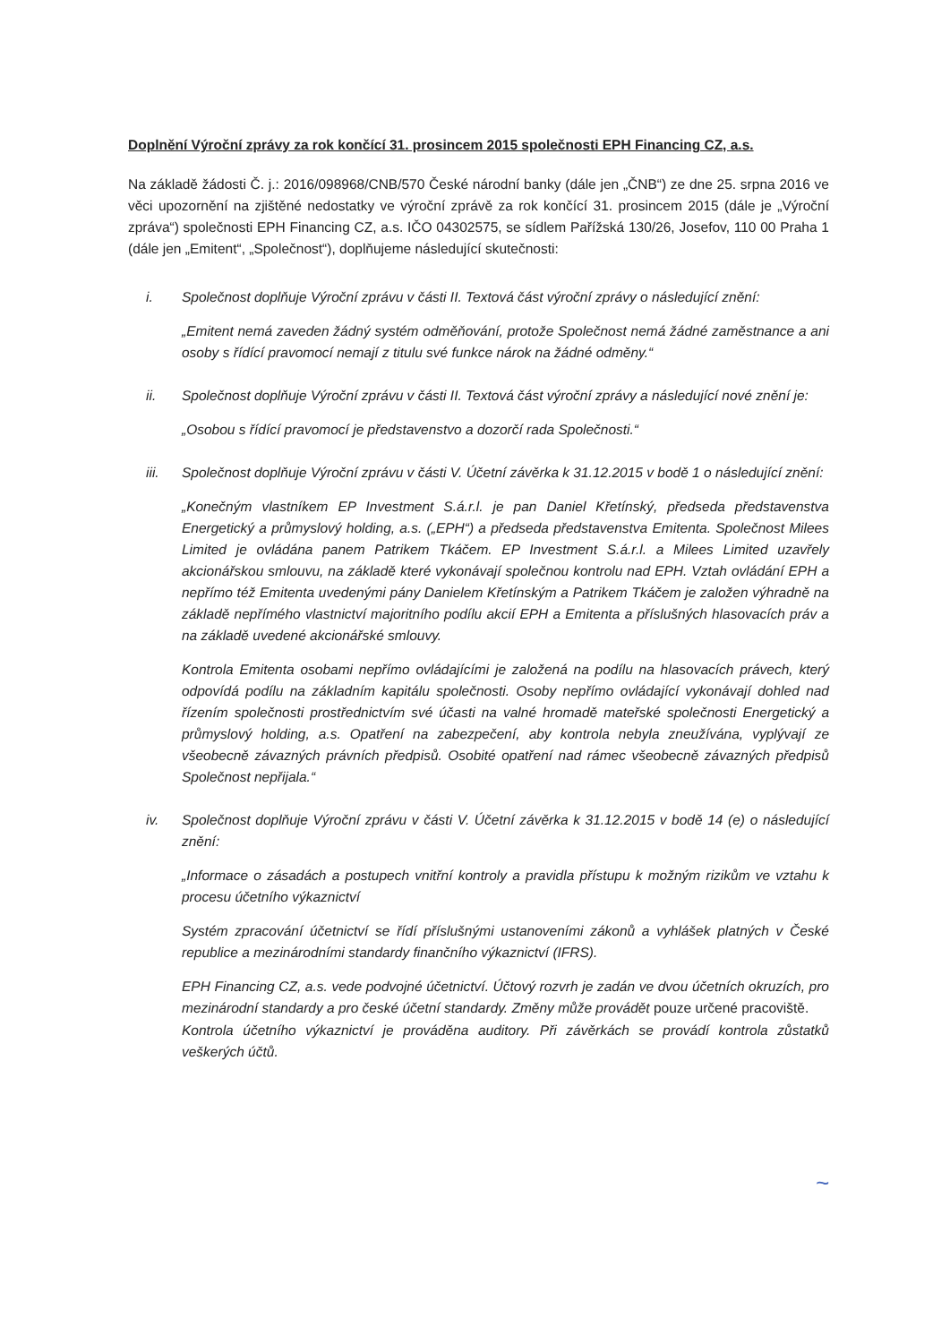Doplnění Výroční zprávy za rok končící 31. prosincem 2015 společnosti EPH Financing CZ, a.s.
Na základě žádosti Č. j.: 2016/098968/CNB/570 České národní banky (dále jen „ČNB“) ze dne 25. srpna 2016 ve věci upozornění na zjištěné nedostatky ve výroční zprávě za rok končící 31. prosincem 2015 (dále je „Výroční zpráva“) společnosti EPH Financing CZ, a.s. IČO 04302575, se sídlem Pařížská 130/26, Josefov, 110 00 Praha 1 (dále jen „Emitent“, „Společnost“), doplňujeme následující skutečnosti:
i. Společnost doplňuje Výroční zprávu v části II. Textová část výroční zprávy o následující znění:
„Emitent nemá zaveden žádný systém odměňování, protože Společnost nemá žádné zaměstnance a ani osoby s řídící pravomocí nemají z titulu své funkce nárok na žádné odměny.“
ii. Společnost doplňuje Výroční zprávu v části II. Textová část výroční zprávy a následující nové znění je:
„Osobou s řídící pravomocí je představenstvo a dozorčí rada Společnosti.“
iii. Společnost doplňuje Výroční zprávu v části V. Účetní závěrka k 31.12.2015 v bodě 1 o následující znění:
„Konečným vlastníkem EP Investment S.á.r.l. je pan Daniel Křetínský, předseda představenstva Energetický a průmyslový holding, a.s. („EPH“) a předseda představenstva Emitenta. Společnost Milees Limited je ovládána panem Patrikem Tkáčem. EP Investment S.á.r.l. a Milees Limited uzavřely akcionářskou smlouvu, na základě které vykonávají společnou kontrolu nad EPH. Vztah ovládání EPH a nepřímo též Emitenta uvedenými pány Danielem Křetínským a Patrikem Tkáčem je založen výhradně na základě nepřímého vlastnictví majoritního podílu akcií EPH a Emitenta a příslušných hlasovacích práv a na základě uvedené akcionářské smlouvy.
Kontrola Emitenta osobami nepřímo ovládajícími je založená na podílu na hlasovacích právech, který odpovídá podílu na základním kapitálu společnosti. Osoby nepřímo ovládající vykonávají dohled nad řízením společnosti prostřednictvím své účasti na valné hromadě mateřské společnosti Energetický a průmyslový holding, a.s. Opatření na zabezpečení, aby kontrola nebyla zneužívána, vyplývají ze všeobecně závazných právních předpisů. Osobité opatření nad rámec všeobecně závazných předpisů Společnost nepřijala.“
iv. Společnost doplňuje Výroční zprávu v části V. Účetní závěrka k 31.12.2015 v bodě 14 (e) o následující znění:
„Informace o zásadách a postupech vnitřní kontroly a pravidla přístupu k možným rizikům ve vztahu k procesu účetního výkaznictví
Systém zpracování účetnictví se řídí příslušnými ustanoveními zákonů a vyhlášek platných v České republice a mezinárodními standardy finančního výkaznictví (IFRS).
EPH Financing CZ, a.s. vede podvojné účetnictví. Účtový rozvrh je zadán ve dvou účetních okruzích, pro mezinárodní standardy a pro české účetní standardy. Změny může provádět pouze určené pracoviště.
Kontrola účetního výkaznictví je prováděna auditory. Při závěrkách se provádí kontrola zůstatků veškerých účtů.
~